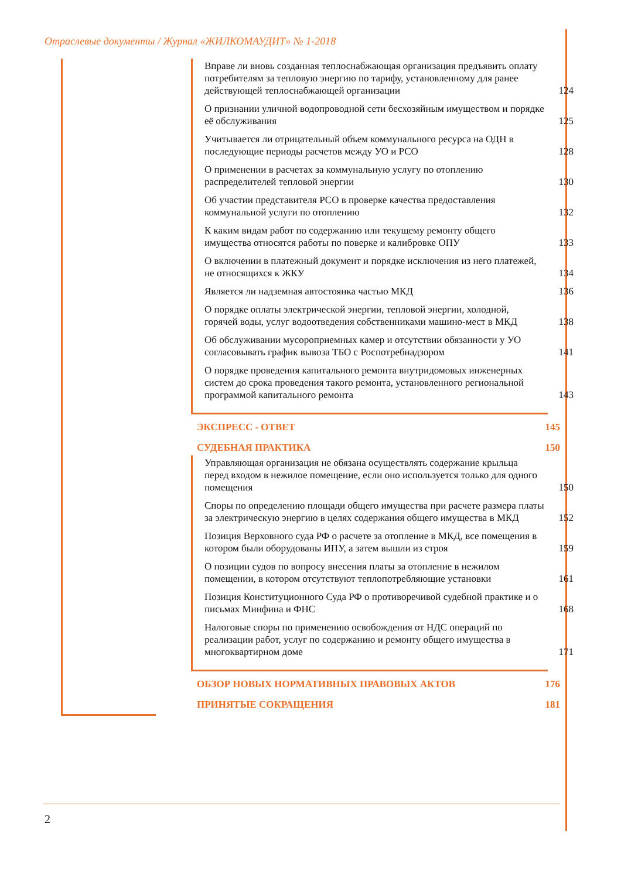Отраслевые документы / Журнал «ЖИЛКОМАУДИТ» № 1-2018
Вправе ли вновь созданная теплоснабжающая организация предъявить оплату потребителям за тепловую энергию по тарифу, установленному для ранее действующей теплоснабжающей организации 124
О признании уличной водопроводной сети бесхозяйным имуществом и порядке её обслуживания 125
Учитывается ли отрицательный объем коммунального ресурса на ОДН в последующие периоды расчетов между УО и РСО 128
О применении в расчетах за коммунальную услугу по отоплению распределителей тепловой энергии 130
Об участии представителя РСО в проверке качества предоставления коммунальной услуги по отоплению 132
К каким видам работ по содержанию или текущему ремонту общего имущества относятся работы по поверке и калибровке ОПУ 133
О включении в платежный документ и порядке исключения из него платежей, не относящихся к ЖКУ 134
Является ли надземная автостоянка частью МКД 136
О порядке оплаты электрической энергии, тепловой энергии, холодной, горячей воды, услуг водоотведения собственниками машино-мест в МКД 138
Об обслуживании мусороприемных камер и отсутствии обязанности у УО согласовывать график вывоза ТБО с Роспотребнадзором 141
О порядке проведения капитального ремонта внутридомовых инженерных систем до срока проведения такого ремонта, установленного региональной программой капитального ремонта 143
ЭКСПРЕСС - ОТВЕТ 145
СУДЕБНАЯ ПРАКТИКА 150
Управляющая организация не обязана осуществлять содержание крыльца перед входом в нежилое помещение, если оно используется только для одного помещения 150
Споры по определению площади общего имущества при расчете размера платы за электрическую энергию в целях содержания общего имущества в МКД 152
Позиция Верховного суда РФ о расчете за отопление в МКД, все помещения в котором были оборудованы ИПУ, а затем вышли из строя 159
О позиции судов по вопросу внесения платы за отопление в нежилом помещении, в котором отсутствуют теплопотребляющие установки 161
Позиция Конституционного Суда РФ о противоречивой судебной практике и о письмах Минфина и ФНС 168
Налоговые споры по применению освобождения от НДС операций по реализации работ, услуг по содержанию и ремонту общего имущества в многоквартирном доме 171
ОБЗОР НОВЫХ НОРМАТИВНЫХ ПРАВОВЫХ АКТОВ 176
ПРИНЯТЫЕ СОКРАЩЕНИЯ 181
2